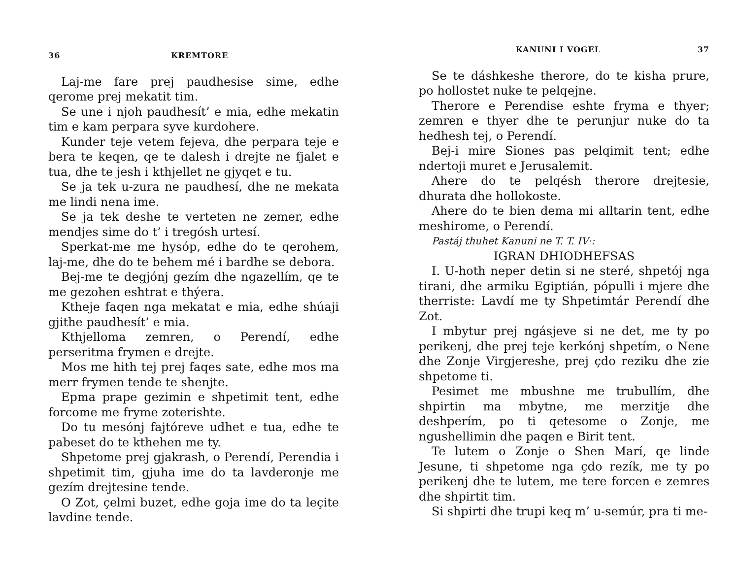36 KREMTORE
Laj-me fare prej paudhesise sime, edhe qerome prej mekatit tim.
Se une i njoh paudhesít’ e mia, edhe mekatin tim e kam perpara syve kurdohere.
Kunder teje vetem fejeva, dhe perpara teje e bera te keqen, qe te dalesh i drejte ne fjalet e tua, dhe te jesh i kthjellet ne gjyqet e tu.
Se ja tek u-zura ne paudhesí, dhe ne mekata me lindi nena ime.
Se ja tek deshe te verteten ne zemer, edhe mendjes sime do t’ i tregósh urtesí.
Sperkat-me me hysóp, edhe do te qerohem, laj-me, dhe do te behem mé i bardhe se debora.
Bej-me te degjónj gezím dhe ngazellím, qe te me gezohen eshtrat e thýera.
Ktheje faqen nga mekatat e mia, edhe shúaji gjithe paudhesít’ e mia.
Kthjelloma zemren, o Perendí, edhe perseritma frymen e drejte.
Mos me hith tej prej faqes sate, edhe mos ma merr frymen tende te shenjte.
Epma prape gezimin e shpetimit tent, edhe forcome me fryme zoterishte.
Do tu mesónj fajtóreve udhet e tua, edhe te pabeset do te kthehen me ty.
Shpetome prej gjakrash, o Perendí, Perendia i shpetimit tim, gjuha ime do ta lavderonje me gezím drejtesine tende.
O Zot, çelmi buzet, edhe goja ime do ta leçite lavdine tende.
KANUNI I VOGEL 37
Se te dáshkeshe therore, do te kisha prure, po hollostet nuke te pelqejne.
Therore e Perendise eshte fryma e thyer; zemren e thyer dhe te perunjur nuke do ta hedhesh tej, o Perendí.
Bej-i mire Siones pas pelqimit tent; edhe ndertoji muret e Jerusalemit.
Ahere do te pelqésh therore drejtesie, dhurata dhe hollokoste.
Ahere do te bien dema mi alltarin tent, edhe meshirome, o Perendí.
Pastáj thuhet Kanuni ne T. T. IV·:
IGRAN DHIODHEFSAS
I. U-hoth neper detin si ne steré, shpetój nga tirani, dhe armiku Egiptián, pópulli i mjere dhe therriste: Lavdí me ty Shpetimtár Perendí dhe Zot.
I mbytur prej ngásjeve si ne det, me ty po perikenj, dhe prej teje kerkónj shpetím, o Nene dhe Zonje Virgjereshe, prej çdo reziku dhe zie shpetome ti.
Pesimet me mbushne me trubullím, dhe shpirtin ma mbytne, me merzitje dhe deshperím, po ti qetesome o Zonje, me ngushellimin dhe paqen e Birit tent.
Te lutem o Zonje o Shen Marí, qe linde Jesune, ti shpetome nga çdo rezík, me ty po perikenj dhe te lutem, me tere forcen e zemres dhe shpirtit tim.
Si shpirti dhe trupi keq m’ u-semúr, pra ti me-